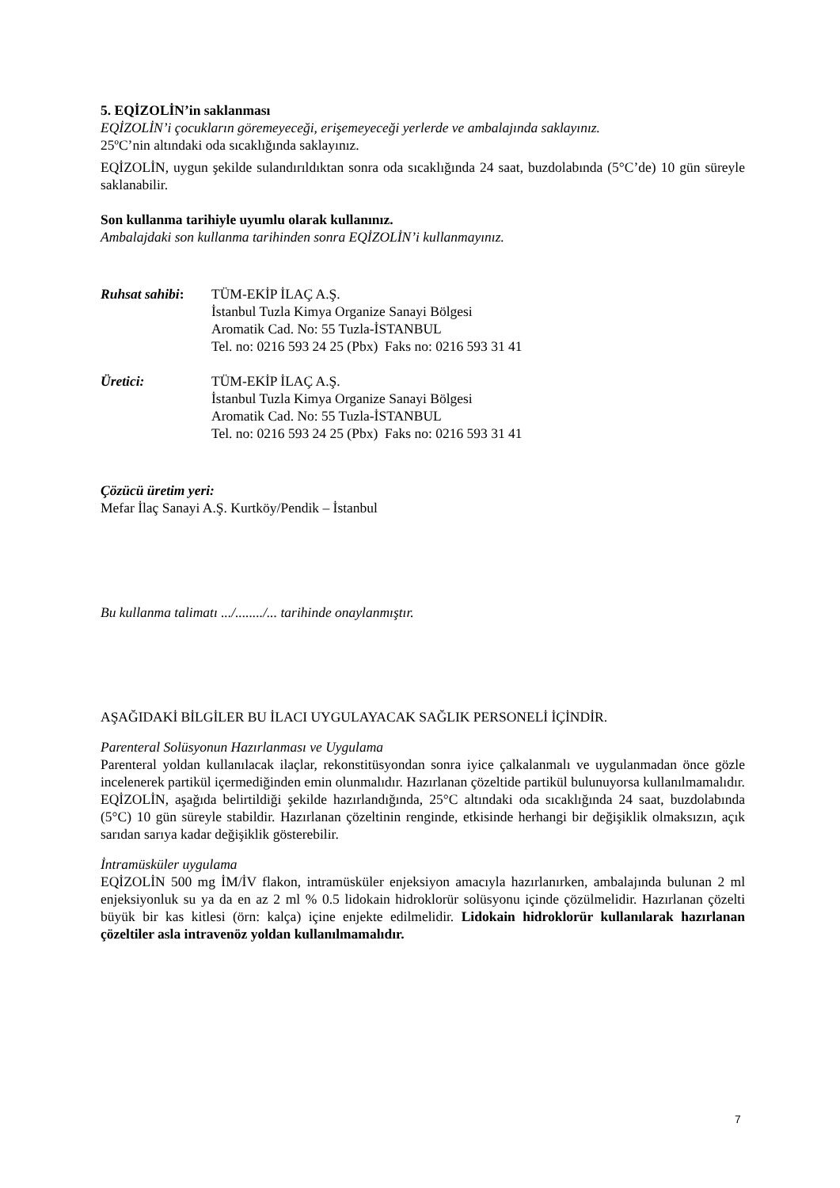5. EQİZOLİN’in saklanması
EQİZOLİN’i çocukların göremeyeceği, erişemeyeceği yerlerde ve ambalajında saklayınız.
25ºC’nin altındaki oda sıcaklığında saklayınız.
EQİZOLİN, uygun şekilde sulandırıldıktan sonra oda sıcaklığında 24 saat, buzdolabında (5°C’de) 10 gün süreyle saklanabilir.
Son kullanma tarihiyle uyumlu olarak kullanınız.
Ambalajdaki son kullanma tarihinden sonra EQİZOLİN’i kullanmayınız.
Ruhsat sahibi:
TÜM-EKİP İLAÇ A.Ş.
İstanbul Tuzla Kimya Organize Sanayi Bölgesi
Aromatik Cad. No: 55 Tuzla-İSTANBUL
Tel. no: 0216 593 24 25 (Pbx) Faks no: 0216 593 31 41
Üretici: TÜM-EKİP İLAÇ A.Ş.
İstanbul Tuzla Kimya Organize Sanayi Bölgesi
Aromatik Cad. No: 55 Tuzla-İSTANBUL
Tel. no: 0216 593 24 25 (Pbx) Faks no: 0216 593 31 41
Çözücü üretim yeri:
Mefar İlaç Sanayi A.Ş. Kurtköy/Pendik – İstanbul
Bu kullanma talimatı .../......../... tarihinde onaylanmıştır.
AŞAĞIDAKİ BİLGİLER BU İLACI UYGULAYACAK SAĞLIK PERSONELİ İÇİNDİR.
Parenteral Solüsyonun Hazırlanması ve Uygulama
Parenteral yoldan kullanılacak ilaçlar, rekonstitüsyondan sonra iyice çalkalanmalı ve uygulanmadan önce gözle incelenerek partikül içermediğinden emin olunmalıdır. Hazırlanan çözeltide partikül bulunuyorsa kullanılmamalıdır. EQİZOLİN, aşağıda belirtildiği şekilde hazırlandığında, 25°C altındaki oda sıcaklığında 24 saat, buzdolabında (5°C) 10 gün süreyle stabildir. Hazırlanan çözeltinin renginde, etkisinde herhangi bir değişiklik olmaksızın, açık sarıdan sarıya kadar değişiklik gösterebilir.
İntramüsküler uygulama
EQİZOLİN 500 mg İM/İV flakon, intramüsküler enjeksiyon amacıyla hazırlanırken, ambalajında bulunan 2 ml enjeksiyonluk su ya da en az 2 ml % 0.5 lidokain hidroklorür solüsyonu içinde çözülmelidir. Hazırlanan çözelti büyük bir kas kitlesi (örn: kalça) içine enjekte edilmelidir. Lidokain hidroklorür kullanılarak hazırlanan çözeltiler asla intravenöz yoldan kullanılmamalıdır.
7